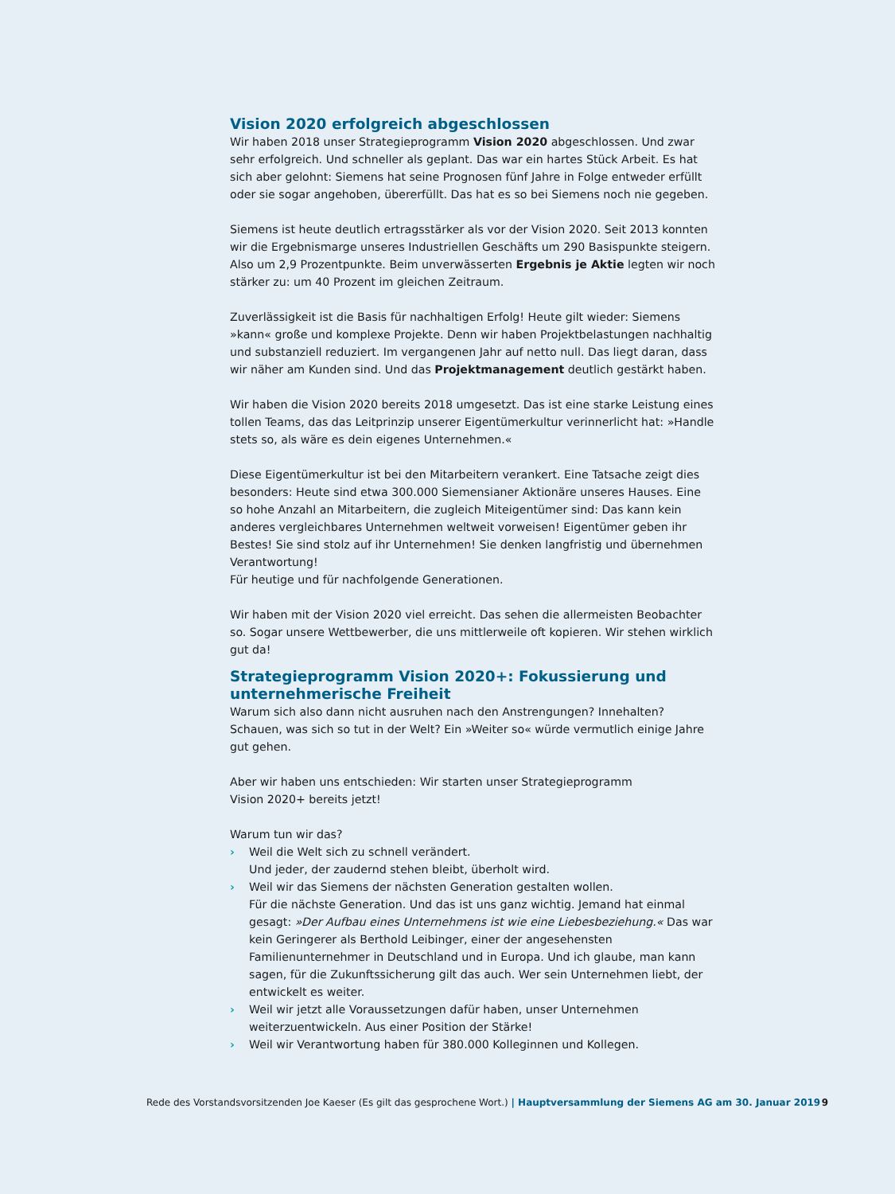Vision 2020 erfolgreich abgeschlossen
Wir haben 2018 unser Strategieprogramm Vision 2020 abgeschlossen. Und zwar sehr erfolgreich. Und schneller als geplant. Das war ein hartes Stück Arbeit. Es hat sich aber gelohnt: Siemens hat seine Prognosen fünf Jahre in Folge entweder erfüllt oder sie sogar angehoben, übererfüllt. Das hat es so bei Siemens noch nie gegeben.
Siemens ist heute deutlich ertragsstärker als vor der Vision 2020. Seit 2013 konnten wir die Ergebnismarge unseres Industriellen Geschäfts um 290 Basispunkte steigern. Also um 2,9 Prozentpunkte. Beim unverwässerten Ergebnis je Aktie legten wir noch stärker zu: um 40 Prozent im gleichen Zeitraum.
Zuverlässigkeit ist die Basis für nachhaltigen Erfolg! Heute gilt wieder: Siemens »kann« große und komplexe Projekte. Denn wir haben Projektbelastungen nachhaltig und substanziell reduziert. Im vergangenen Jahr auf netto null. Das liegt daran, dass wir näher am Kunden sind. Und das Projektmanagement deutlich gestärkt haben.
Wir haben die Vision 2020 bereits 2018 umgesetzt. Das ist eine starke Leistung eines tollen Teams, das das Leitprinzip unserer Eigentümerkultur verinnerlicht hat: »Handle stets so, als wäre es dein eigenes Unternehmen.«
Diese Eigentümerkultur ist bei den Mitarbeitern verankert. Eine Tatsache zeigt dies besonders: Heute sind etwa 300.000 Siemensianer Aktionäre unseres Hauses. Eine so hohe Anzahl an Mitarbeitern, die zugleich Miteigentümer sind: Das kann kein anderes vergleichbares Unternehmen weltweit vorweisen! Eigentümer geben ihr Bestes! Sie sind stolz auf ihr Unternehmen! Sie denken langfristig und übernehmen Verantwortung!
Für heutige und für nachfolgende Generationen.
Wir haben mit der Vision 2020 viel erreicht. Das sehen die allermeisten Beobachter so. Sogar unsere Wettbewerber, die uns mittlerweile oft kopieren. Wir stehen wirklich gut da!
Strategieprogramm Vision 2020+: Fokussierung und unternehmerische Freiheit
Warum sich also dann nicht ausruhen nach den Anstrengungen? Innehalten? Schauen, was sich so tut in der Welt? Ein »Weiter so« würde vermutlich einige Jahre gut gehen.
Aber wir haben uns entschieden: Wir starten unser Strategieprogramm
Vision 2020+ bereits jetzt!
Warum tun wir das?
› Weil die Welt sich zu schnell verändert.
Und jeder, der zaudernd stehen bleibt, überholt wird.
› Weil wir das Siemens der nächsten Generation gestalten wollen.
Für die nächste Generation. Und das ist uns ganz wichtig. Jemand hat einmal gesagt: »Der Aufbau eines Unternehmens ist wie eine Liebesbeziehung.« Das war kein Geringerer als Berthold Leibinger, einer der angesehensten Familienunternehmer in Deutschland und in Europa. Und ich glaube, man kann sagen, für die Zukunftssicherung gilt das auch. Wer sein Unternehmen liebt, der entwickelt es weiter.
› Weil wir jetzt alle Voraussetzungen dafür haben, unser Unternehmen weiterzuentwickeln. Aus einer Position der Stärke!
› Weil wir Verantwortung haben für 380.000 Kolleginnen und Kollegen.
Rede des Vorstandsvorsitzenden Joe Kaeser (Es gilt das gesprochene Wort.) | Hauptversammlung der Siemens AG am 30. Januar 2019 9